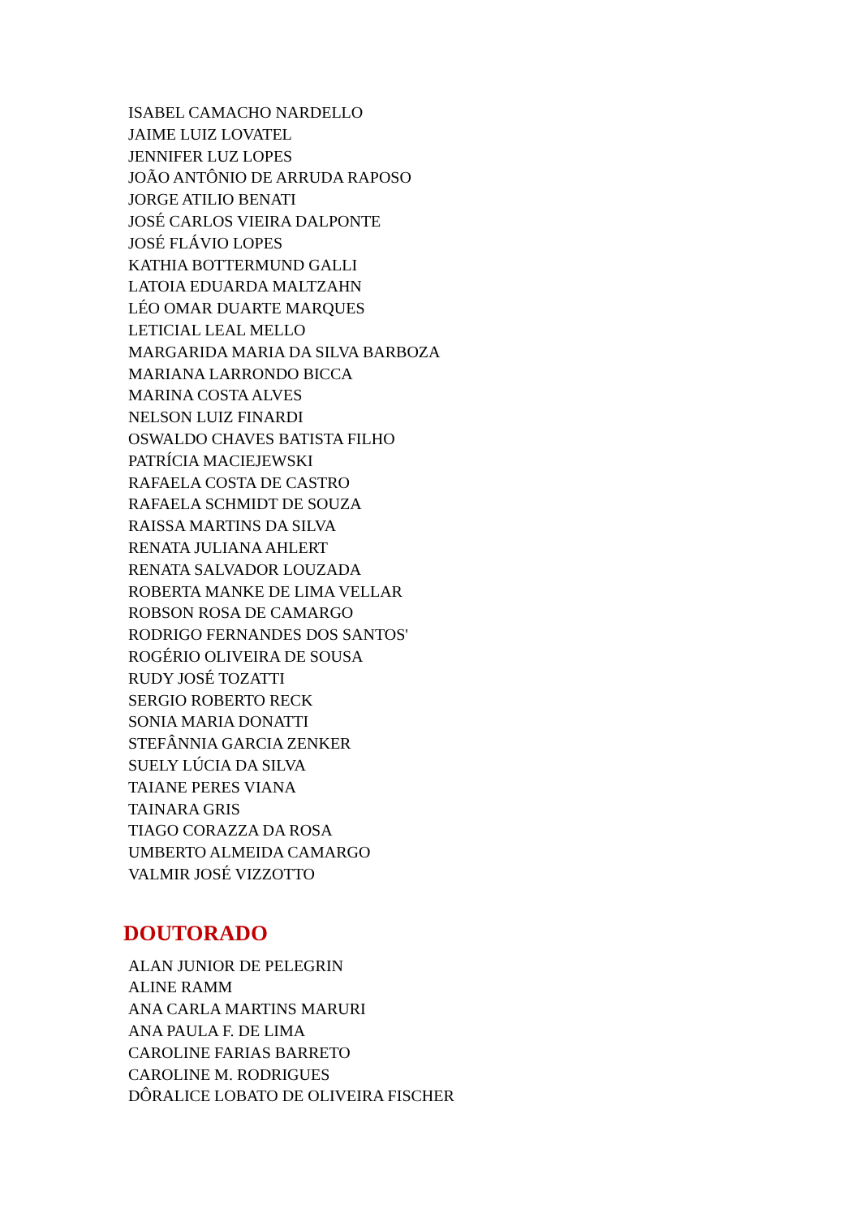ISABEL CAMACHO NARDELLO
JAIME LUIZ LOVATEL
JENNIFER LUZ LOPES
JOÃO ANTÔNIO DE ARRUDA RAPOSO
JORGE ATILIO BENATI
JOSÉ CARLOS VIEIRA DALPONTE
JOSÉ FLÁVIO LOPES
KATHIA BOTTERMUND GALLI
LATOIA EDUARDA MALTZAHN
LÉO OMAR DUARTE MARQUES
LETICIAL LEAL MELLO
MARGARIDA MARIA DA SILVA BARBOZA
MARIANA LARRONDO BICCA
MARINA COSTA ALVES
NELSON LUIZ FINARDI
OSWALDO CHAVES BATISTA FILHO
PATRÍCIA MACIEJEWSKI
RAFAELA COSTA DE CASTRO
RAFAELA SCHMIDT DE SOUZA
RAISSA MARTINS DA SILVA
RENATA JULIANA AHLERT
RENATA SALVADOR LOUZADA
ROBERTA MANKE DE LIMA VELLAR
ROBSON ROSA DE CAMARGO
RODRIGO FERNANDES DOS SANTOS'
ROGÉRIO OLIVEIRA DE SOUSA
RUDY JOSÉ TOZATTI
SERGIO ROBERTO RECK
SONIA MARIA DONATTI
STEFÂNNIA GARCIA ZENKER
SUELY LÚCIA DA SILVA
TAIANE PERES VIANA
TAINARA GRIS
TIAGO CORAZZA DA ROSA
UMBERTO ALMEIDA CAMARGO
VALMIR JOSÉ VIZZOTTO
DOUTORADO
ALAN JUNIOR DE PELEGRIN
ALINE RAMM
ANA CARLA MARTINS MARURI
ANA PAULA F. DE LIMA
CAROLINE FARIAS BARRETO
CAROLINE M. RODRIGUES
DÔRALICE LOBATO DE OLIVEIRA FISCHER